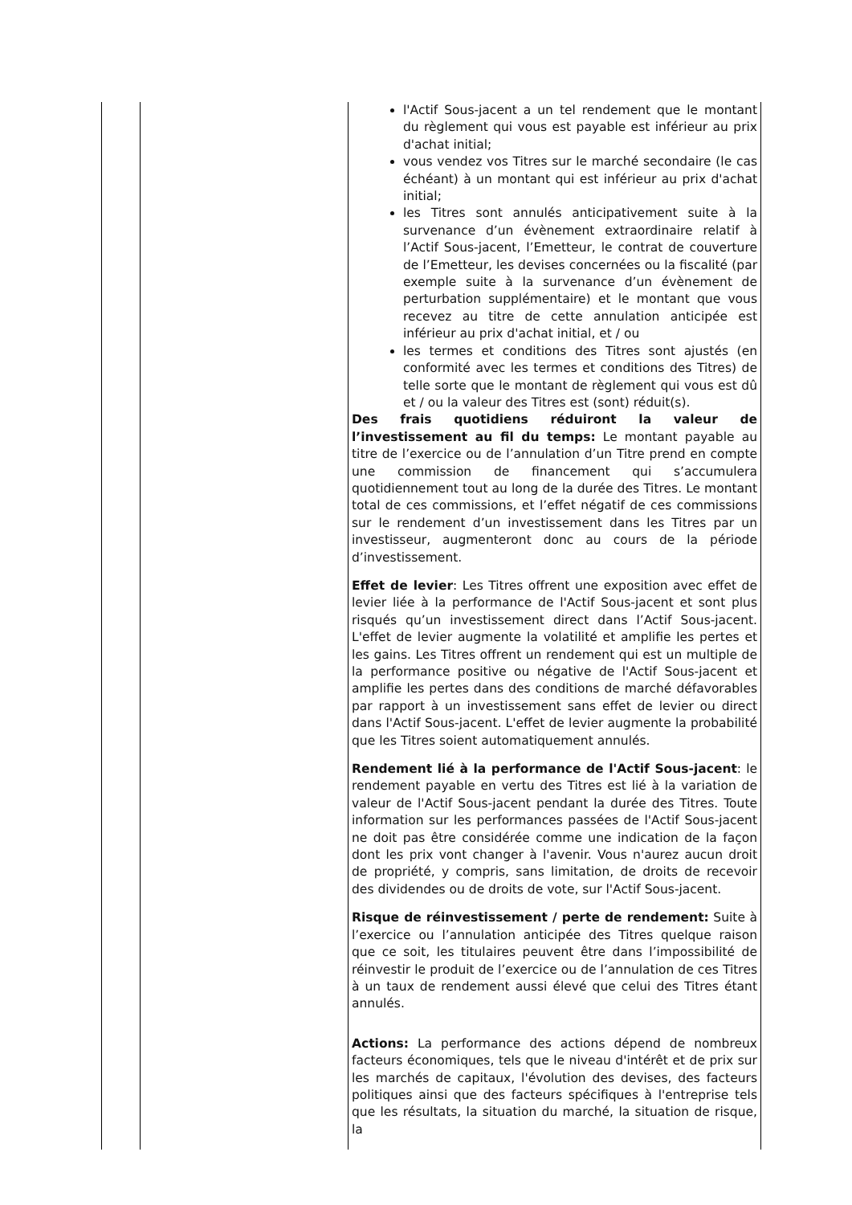| | | l'Actif Sous-jacent a un tel rendement que le montant du règlement qui vous est payable est inférieur au prix d'achat initial; vous vendez vos Titres sur le marché secondaire (le cas échéant) à un montant qui est inférieur au prix d'achat initial; les Titres sont annulés anticipativement suite à la survenance d’un évènement extraordinaire relatif à l’Actif Sous-jacent, l’Emetteur, le contrat de couverture de l’Emetteur, les devises concernées ou la fiscalité (par exemple suite à la survenance d’un évènement de perturbation supplémentaire) et le montant que vous recevez au titre de cette annulation anticipée est inférieur au prix d'achat initial, et / ou les termes et conditions des Titres sont ajustés (en conformité avec les termes et conditions des Titres) de telle sorte que le montant de règlement qui vous est dû et / ou la valeur des Titres est (sont) réduit(s). Des frais quotidiens réduiront la valeur de l’investissement au fil du temps: Le montant payable au titre de l’exercice ou de l’annulation d’un Titre prend en compte une commission de financement qui s’accumulera quotidiennement tout au long de la durée des Titres. Le montant total de ces commissions, et l’effet négatif de ces commissions sur le rendement d’un investissement dans les Titres par un investisseur, augmenteront donc au cours de la période d’investissement. Effet de levier : Les Titres offrent une exposition avec effet de levier liée à la performance de l'Actif Sous-jacent et sont plus risqués qu’un investissement direct dans l’Actif Sous-jacent. L'effet de levier augmente la volatilité et amplifie les pertes et les gains. Les Titres offrent un rendement qui est un multiple de la performance positive ou négative de l'Actif Sous-jacent et amplifie les pertes dans des conditions de marché défavorables par rapport à un investissement sans effet de levier ou direct dans l'Actif Sous-jacent. L'effet de levier augmente la probabilité que les Titres soient automatiquement annulés. Rendement lié à la performance de l'Actif Sous-jacent : le rendement payable en vertu des Titres est lié à la variation de valeur de l'Actif Sous-jacent pendant la durée des Titres. Toute information sur les performances passées de l'Actif Sous-jacent ne doit pas être considérée comme une indication de la façon dont les prix vont changer à l'avenir. Vous n'aurez aucun droit de propriété, y compris, sans limitation, de droits de recevoir des dividendes ou de droits de vote, sur l'Actif Sous-jacent. Risque de réinvestissement / perte de rendement: Suite à l’exercice ou l’annulation anticipée des Titres quelque raison que ce soit, les titulaires peuvent être dans l’impossibilité de réinvestir le produit de l’exercice ou de l’annulation de ces Titres à un taux de rendement aussi élevé que celui des Titres étant annulés. Actions: La performance des actions dépend de nombreux facteurs économiques, tels que le niveau d'intérêt et de prix sur les marchés de capitaux, l'évolution des devises, des facteurs politiques ainsi que des facteurs spécifiques à l'entreprise tels que les résultats, la situation du marché, la situation de risque, la |